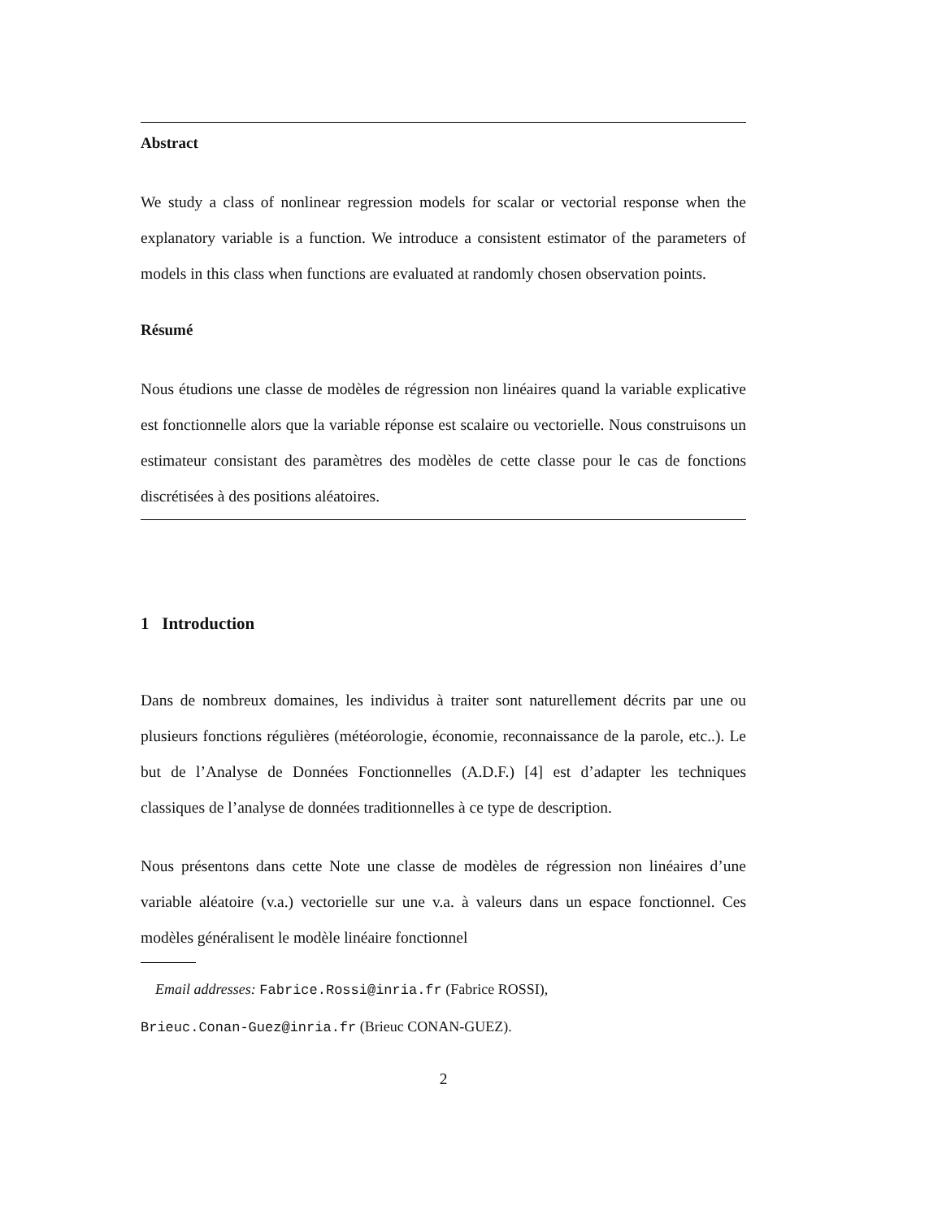Abstract
We study a class of nonlinear regression models for scalar or vectorial response when the explanatory variable is a function. We introduce a consistent estimator of the parameters of models in this class when functions are evaluated at randomly chosen observation points.
Résumé
Nous étudions une classe de modèles de régression non linéaires quand la variable explicative est fonctionnelle alors que la variable réponse est scalaire ou vectorielle. Nous construisons un estimateur consistant des paramètres des modèles de cette classe pour le cas de fonctions discrétisées à des positions aléatoires.
1 Introduction
Dans de nombreux domaines, les individus à traiter sont naturellement décrits par une ou plusieurs fonctions régulières (météorologie, économie, reconnaissance de la parole, etc..). Le but de l’Analyse de Données Fonctionnelles (A.D.F.) [4] est d’adapter les techniques classiques de l’analyse de données traditionnelles à ce type de description.
Nous présentons dans cette Note une classe de modèles de régression non linéaires d’une variable aléatoire (v.a.) vectorielle sur une v.a. à valeurs dans un espace fonctionnel. Ces modèles généralisent le modèle linéaire fonctionnel
Email addresses: Fabrice.Rossi@inria.fr (Fabrice ROSSI),
Brieuc.Conan-Guez@inria.fr (Brieuc CONAN-GUEZ).
2